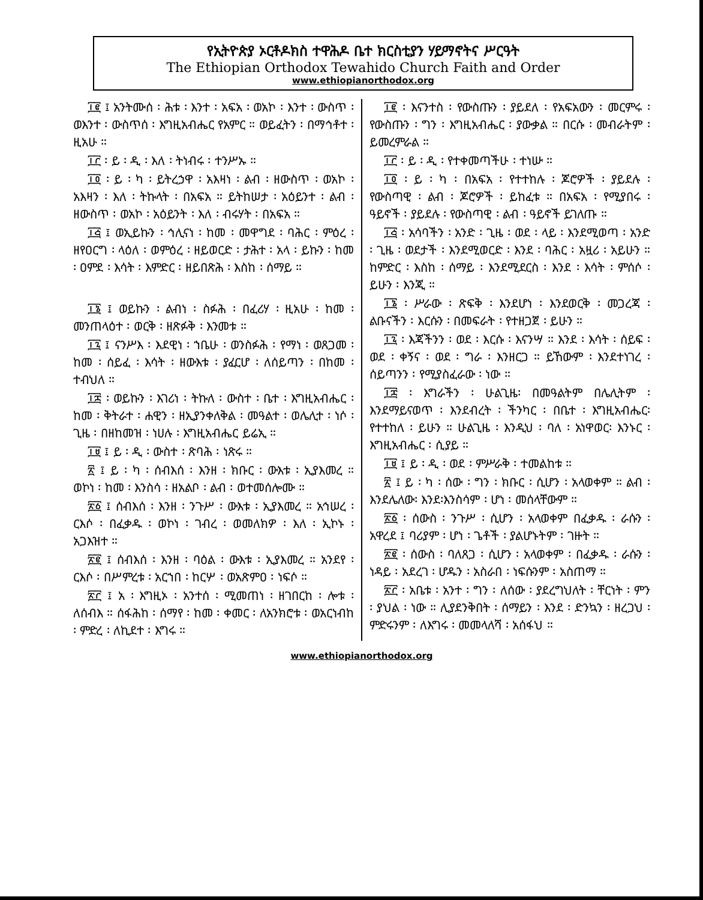የኢትዮጵያ ኦርቶዶክስ ተዋሕዶ ቤተ ክርስቲያን ሃይማኖትና ሥርዓት
The Ethiopian Orthodox Tewahido Church Faith and Order
www.ethiopianorthodox.org
፲፪ ፤ አንትሙሰ ፡ ሕቱ ፡ እንተ ፡ አፍአ ፡ ወአኮ ፡ እንተ ፡ ውስጥ ፡ ወእንተ ፡ ውስጥሰ ፡ እግዚአብሔር የአምር ። ወይፈትን ፡ በማኅቶተ ፡ ዚአሁ ።
፲፫ ፡ ይ ፡ ዲ ፡ እለ ፡ ትነብሩ ፡ ተንሥኡ ።
፲፬ ፡ ይ ፡ ካ ፡ ይትረኃዋ ፡ አእዛነ ፡ ልብ ፡ ዘውስጥ ፡ ወአኮ ፡ አእዛን ፡ እለ ፡ ትኩላት ፡ በአፍአ ። ይትከሠታ ፡ አዕይንተ ፡ ልብ ፡ ዘውስጥ ፡ ወአኮ ፡ አዕይንት ፡ እለ ፡ ብሩሃት ፡ በአፍአ ።
፲፭ ፤ ወኢይኩን ፡ ኅሊናነ ፡ ከመ ፡ መዋግደ ፡ ባሕር ፡ ምዕረ ፡ ዘየዐርግ ፡ ላዕለ ፡ ወምዕረ ፡ ዘይወርድ ፡ ታሕተ ፡ አላ ፡ ይኩን ፡ ከመ ፡ ዐምደ ፡ እሳት ፡ እምድር ፡ ዘይበጽሕ ፡ እስከ ፡ ሰማይ ።
፲፮ ፤ ወይኩን ፡ ልብነ ፡ ስፉሕ ፡ በፈሪሃ ፡ ዚአሁ ፡ ከመ ፡ መንጠላዕተ ፡ ወርቅ ፡ ዘጽፉቅ ፡ እንመቱ ።
፲፯ ፤ ናንሥእ ፡ እደዊነ ፡ ኀቤሁ ፡ ወንስፉሕ ፡ የማነ ፡ ወጸጋመ ፡ ከመ ፡ ሰይፈ ፡ እሳት ፡ ዘውእቱ ፡ ያፈርሆ ፡ ለሰይጣን ፡ በከመ ፡ ተብህለ ።
፲፰ ፡ ወይኩን ፡ እገሪነ ፡ ትኩለ ፡ ውስተ ፡ ቤተ ፡ እግዚአብሔር ፡ ከመ ፡ ቅትራተ ፡ ሐዊን ፡ ዘኢያንቀለቅል ፡ መዓልተ ፡ ወሌሊተ ፡ ነሶ ፡ ጊዜ ፡ በዘከመዝ ፡ ነሀሉ ፡ እግዚአብሔር ይሬኢ ።
፲፱ ፤ ይ ፡ ዲ ፡ ውስተ ፡ ጽባሕ ፡ ነጽሩ ።
፳ ፤ ይ ፡ ካ ፡ ሰብእሰ ፡ እንዘ ፡ ክቡር ፡ ውእቱ ፡ ኢያእመረ ። ወኮነ ፡ ከመ ፡ እንስሳ ፡ ዘአልቦ ፡ ልብ ፡ ወተመሰሎሙ ።
፳፩ ፤ ሰብእሰ ፡ እንዘ ፡ ንጉሥ ፡ ውእቱ ፡ ኢያእመረ ። አኅሠረ ፡ ርእሶ ፡ በፈቃዱ ፡ ወኮነ ፡ ገብረ ፡ ወመለክዎ ፡ እለ ፡ ኢኮኑ ፡ አጋእዝተ ።
፳፪ ፤ ሰብእሰ ፡ እንዘ ፡ ባዕል ፡ ውእቱ ፡ ኢያእመረ ። አንደየ ፡ ርእሶ ፡ በሥምረቱ ፡ አርኀበ ፡ ከርሦ ፡ ወአጽምዐ ፡ ነፍሶ ።
፳፫ ፤ አ ፡ እግዚኦ ፡ አንተሰ ፡ ሚመጠነ ፡ ዘገበርከ ፡ ሎቱ ፡ ለሰብእ ። ሰፋሕከ ፡ ሰማየ ፡ ከመ ፡ ቀመር ፡ ለአንክሮቱ ፡ ወአርነብከ ፡ ምድረ ፡ ለኪደተ ፡ እግሩ ።
፲፪ ፡ እናንተስ ፡ የውስጡን ፡ ያይደለ ፡ የአፍአውን ፡ መርምሩ ፡ የውስጡን ፡ ግን ፡ እግዚአብሔር ፡ ያውቃል ። በርሱ ፡ መብራትም ፡ ይመረምራል ።
፲፫ ፡ ይ ፡ ዲ ፡ የተቀመጣችሁ ፡ ተነሡ ።
፲፬ ፡ ይ ፡ ካ ፡ በአፍአ ፡ የተተከሉ ፡ ጆሮዎች ፡ ያይደሉ ፡ የውስጣዊ ፡ ልብ ፡ ጆሮዎች ፡ ይከፈቱ ። በአፍአ ፡ የሚያበሩ ፡ ዓይኖች ፡ ያይደሉ ፡ የውስጣዊ ፡ ልብ ፡ ዓይኖች ይገለጡ ።
፲፭ ፡ አሳባችን ፡ አንድ ፡ ጊዜ ፡ ወደ ፡ ላይ ፡ እንደሚወጣ ፡ አንድ ፡ ጊዜ ፡ ወደታች ፡ እንደሚወርድ ፡ እንደ ፡ ባሕር ፡ አዟሪ ፡ አይሁን ። ከምድር ፡ እስከ ፡ ሰማይ ፡ እንደሚደርስ ፡ እንደ ፡ እሳት ፡ ምሰሶ ፡ ይሁን ፡ እንጂ ።
፲፮ ፡ ሥራው ፡ ጽፍቅ ፡ እንደሆነ ፡ እንደወርቅ ፡ መጋረጃ ፡ ልቡናችን ፡ እርሱን ፡ በመፍራት ፡ የተዘጋጀ ፡ ይሁን ።
፲፯ ፡ እጃችንን ፡ ወደ ፡ እርሱ ፡ እናንሣ ። እንደ ፡ እሳት ፡ ሰይፍ ፡ ወደ ፡ ቀኝና ፡ ወደ ፡ ግራ ፡ እንዘርጋ ። ይኸውም ፡ እንደተነገረ ፡ ሰይጣንን ፡ የሚያስፈራው ፡ ነው ።
፲፰ ፡ እግራችን ፡ ሁልጊዜ፡ በመዓልትም በሌሊትም ፡ እንደማይናወጥ ፡ እንደብረት ፡ ችንካር ፡ በቤተ ፡ እግዚአብሔር፡የተተከለ ፡ ይሁን ። ሁልጊዜ ፡ እንዲህ ፡ ባለ ፡ አነዋወር፡ እንኑር ፡ እግዚአብሔር ፡ ሲያይ ።
፲፱ ፤ ይ ፡ ዲ ፡ ወደ ፡ ምሥራቅ ፡ ተመልከቱ ።
፳ ፤ ይ ፡ ካ ፡ ሰው ፡ ግን ፡ ክቡር ፡ ሲሆን ፡ አላወቀም ። ልብ ፡ እንደሌለው፡ እንደ፡እንስሳም ፡ ሆነ ፡ መሰላቸውም ።
፳፩ ፡ ሰውስ ፡ ንጉሥ ፡ ሲሆን ፡ አላወቀም በፈቃዱ ፡ ራሱን ፡ አዋረደ ፤ ባሪያም ፡ ሆነ ፡ ጌቶች ፡ ያልሆኑትም ፡ ገዙት ።
፳፪ ፡ ሰውስ ፡ ባለጸጋ ፡ ሲሆን ፡ አላወቀም ፡ በፈቃዱ ፡ ራሱን ፡ ነዳይ ፡ አደረገ ፡ ሆዱን ፡ አስራበ ፡ ነፍሱንም ፡ አስጠማ ።
፳፫ ፡ አቤቱ ፡ አንተ ፡ ግን ፡ ለሰው ፡ ያደረግህለት ፡ ቸርነት ፡ ምን ፡ ያህል ፡ ነው ። ሊያደንቅበት ፡ ሰማይን ፡ እንደ ፡ ድንኳን ፡ ዘረጋህ ፡ ምድሩንም ፡ ለእግሩ ፡ መመላለሻ ፡ አሰፋህ ።
www.ethiopianorthodox.org